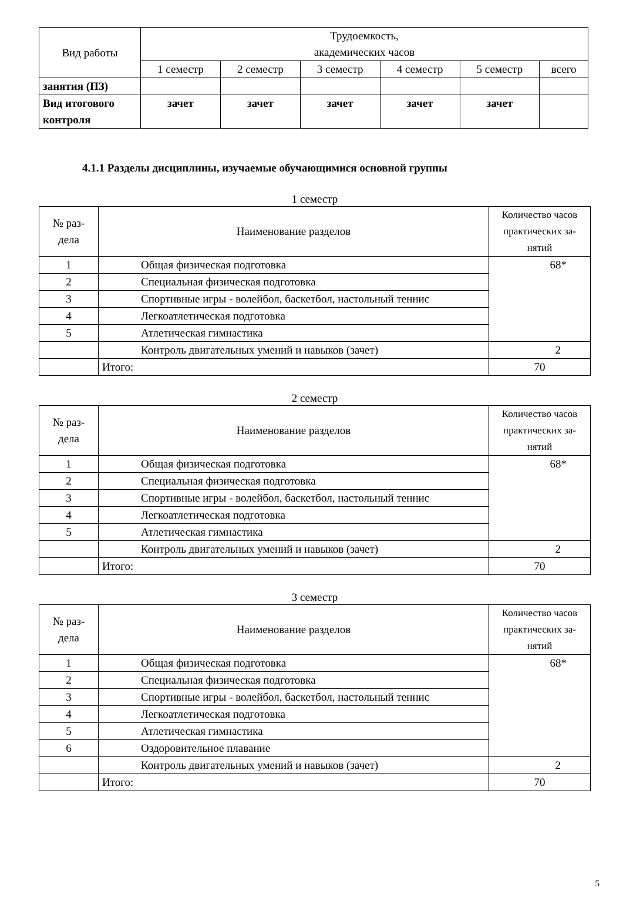| Вид работы | Трудоемкость, академических часов | | | | | |
| | 1 семестр | 2 семестр | 3 семестр | 4 семестр | 5 семестр | всего |
| занятия (ПЗ) | | | | | | |
| Вид итогового контроля | зачет | зачет | зачет | зачет | зачет | |
4.1.1 Разделы дисциплины, изучаемые обучающимися основной группы
1 семестр
| № раз- дела | Наименование разделов | Количество часов практических за- нятий |
| 1 | Общая физическая подготовка | 68* |
| 2 | Специальная физическая подготовка | |
| 3 | Спортивные игры - волейбол, баскетбол, настольный теннис | |
| 4 | Легкоатлетическая подготовка | |
| 5 | Атлетическая гимнастика | |
| | Контроль двигательных умений и навыков (зачет) | 2 |
| | Итого: | 70 |
2 семестр
| № раз- дела | Наименование разделов | Количество часов практических за- нятий |
| 1 | Общая физическая подготовка | 68* |
| 2 | Специальная физическая подготовка | |
| 3 | Спортивные игры - волейбол, баскетбол, настольный теннис | |
| 4 | Легкоатлетическая подготовка | |
| 5 | Атлетическая гимнастика | |
| | Контроль двигательных умений и навыков (зачет) | 2 |
| | Итого: | 70 |
3 семестр
| № раз- дела | Наименование разделов | Количество часов практических за- нятий |
| 1 | Общая физическая подготовка | 68* |
| 2 | Специальная физическая подготовка | |
| 3 | Спортивные игры - волейбол, баскетбол, настольный теннис | |
| 4 | Легкоатлетическая подготовка | |
| 5 | Атлетическая гимнастика | |
| 6 | Оздоровительное плавание | |
| | Контроль двигательных умений и навыков (зачет) | 2 |
| | Итого: | 70 |
5